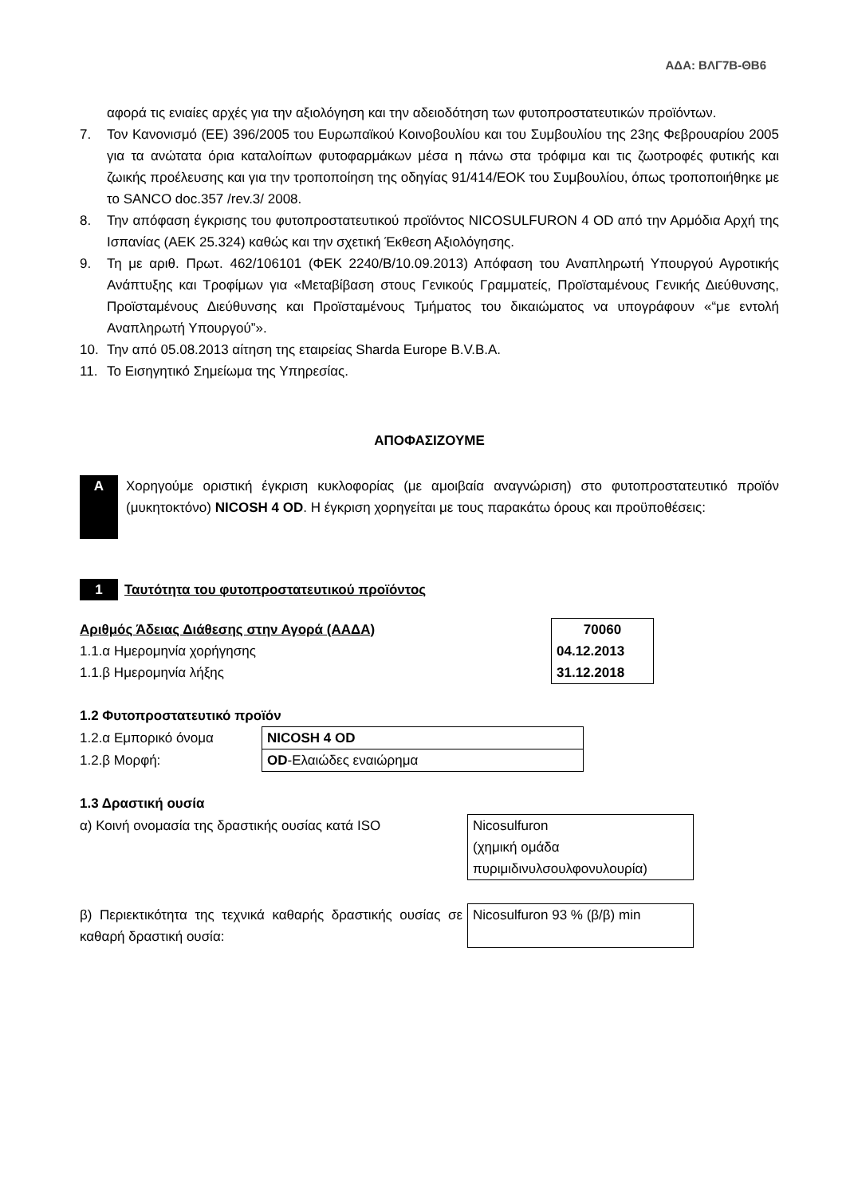ΑΔΑ: ΒΛΓ7Β-ΘΒ6
αφορά τις ενιαίες αρχές για την αξιολόγηση και την αδειοδότηση των φυτοπροστατευτικών προϊόντων.
7. Τον Κανονισμό (ΕΕ) 396/2005 του Ευρωπαϊκού Κοινοβουλίου και του Συμβουλίου της 23ης Φεβρουαρίου 2005 για τα ανώτατα όρια καταλοίπων φυτοφαρμάκων μέσα η πάνω στα τρόφιμα και τις ζωοτροφές φυτικής και ζωικής προέλευσης και για την τροποποίηση της οδηγίας 91/414/ΕΟΚ του Συμβουλίου, όπως τροποποιήθηκε με το SANCO doc.357 /rev.3/ 2008.
8. Την απόφαση έγκρισης του φυτοπροστατευτικού προϊόντος NICOSULFURON 4 OD από την Αρμόδια Αρχή της Ισπανίας (ΑΕΚ 25.324) καθώς και την σχετική Έκθεση Αξιολόγησης.
9. Τη με αριθ. Πρωτ. 462/106101 (ΦΕΚ 2240/Β/10.09.2013) Απόφαση του Αναπληρωτή Υπουργού Αγροτικής Ανάπτυξης και Τροφίμων για «Μεταβίβαση στους Γενικούς Γραμματείς, Προϊσταμένους Γενικής Διεύθυνσης, Προϊσταμένους Διεύθυνσης και Προϊσταμένους Τμήματος του δικαιώματος να υπογράφουν «“με εντολή Αναπληρωτή Υπουργού”».
10. Την από 05.08.2013 αίτηση της εταιρείας Sharda Europe B.V.B.A.
11. Το Εισηγητικό Σημείωμα της Υπηρεσίας.
ΑΠΟΦΑΣΙΖΟΥΜΕ
Α
Χορηγούμε οριστική έγκριση κυκλοφορίας (με αμοιβαία αναγνώριση) στο φυτοπροστατευτικό προϊόν (μυκητοκτόνο) NICOSH 4 OD. Η έγκριση χορηγείται με τους παρακάτω όρους και προϋποθέσεις:
1 Ταυτότητα του φυτοπροστατευτικού προϊόντος
| Αριθμός Άδειας Διάθεσης στην Αγορά (ΑΑΔΑ) | 70060 |
| 1.1.α Ημερομηνία χορήγησης | 04.12.2013 |
| 1.1.β Ημερομηνία λήξης | 31.12.2018 |
1.2 Φυτοπροστατευτικό προϊόν
| 1.2.α Εμπορικό όνομα | NICOSH 4 OD |
| 1.2.β Μορφή: | OD -Ελαιώδες εναιώρημα |
1.3 Δραστική ουσία
| α) Κοινή ονομασία της δραστικής ουσίας κατά ISO | Nicosulfuron (χημική ομάδα πυριμιδινυλσουλφονυλουρία) |
| β) Περιεκτικότητα της τεχνικά καθαρής δραστικής ουσίας σε καθαρή δραστική ουσία: | Nicosulfuron 93 % (β/β) min |